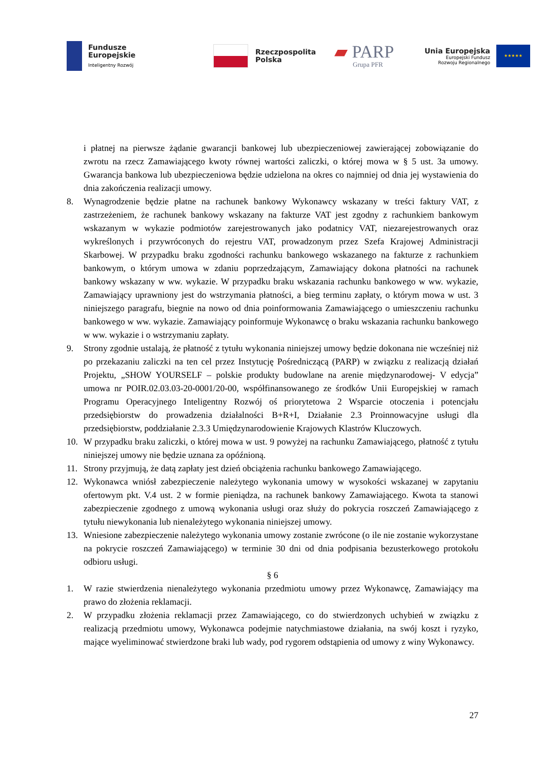Fundusze
Europejskie
Inteligentny Rozwój
Rzeczpospolita
Polska
▰ PARP
Grupa PFR
Unia Europejska
Europejski Fundusz
Rozwoju Regionalnego
★★★★★
i płatnej na pierwsze żądanie gwarancji bankowej lub ubezpieczeniowej zawierającej zobowiązanie do zwrotu na rzecz Zamawiającego kwoty równej wartości zaliczki, o której mowa w § 5 ust. 3a umowy. Gwarancja bankowa lub ubezpieczeniowa będzie udzielona na okres co najmniej od dnia jej wystawienia do dnia zakończenia realizacji umowy.
8. Wynagrodzenie będzie płatne na rachunek bankowy Wykonawcy wskazany w treści faktury VAT, z zastrzeżeniem, że rachunek bankowy wskazany na fakturze VAT jest zgodny z rachunkiem bankowym wskazanym w wykazie podmiotów zarejestrowanych jako podatnicy VAT, niezarejestrowanych oraz wykreślonych i przywróconych do rejestru VAT, prowadzonym przez Szefa Krajowej Administracji Skarbowej. W przypadku braku zgodności rachunku bankowego wskazanego na fakturze z rachunkiem bankowym, o którym umowa w zdaniu poprzedzającym, Zamawiający dokona płatności na rachunek bankowy wskazany w ww. wykazie. W przypadku braku wskazania rachunku bankowego w ww. wykazie, Zamawiający uprawniony jest do wstrzymania płatności, a bieg terminu zapłaty, o którym mowa w ust. 3 niniejszego paragrafu, biegnie na nowo od dnia poinformowania Zamawiającego o umieszczeniu rachunku bankowego w ww. wykazie. Zamawiający poinformuje Wykonawcę o braku wskazania rachunku bankowego w ww. wykazie i o wstrzymaniu zapłaty.
9. Strony zgodnie ustalają, że płatność z tytułu wykonania niniejszej umowy będzie dokonana nie wcześniej niż po przekazaniu zaliczki na ten cel przez Instytucję Pośredniczącą (PARP) w związku z realizacją działań Projektu, „SHOW YOURSELF – polskie produkty budowlane na arenie międzynarodowej- V edycja” umowa nr POIR.02.03.03-20-0001/20-00, współfinansowanego ze środków Unii Europejskiej w ramach Programu Operacyjnego Inteligentny Rozwój oś priorytetowa 2 Wsparcie otoczenia i potencjału przedsiębiorstw do prowadzenia działalności B+R+I, Działanie 2.3 Proinnowacyjne usługi dla przedsiębiorstw, poddziałanie 2.3.3 Umiędzynarodowienie Krajowych Klastrów Kluczowych.
10. W przypadku braku zaliczki, o której mowa w ust. 9 powyżej na rachunku Zamawiającego, płatność z tytułu niniejszej umowy nie będzie uznana za opóźnioną.
11. Strony przyjmują, że datą zapłaty jest dzień obciążenia rachunku bankowego Zamawiającego.
12. Wykonawca wniósł zabezpieczenie należytego wykonania umowy w wysokości wskazanej w zapytaniu ofertowym pkt. V.4 ust. 2 w formie pieniądza, na rachunek bankowy Zamawiającego. Kwota ta stanowi zabezpieczenie zgodnego z umową wykonania usługi oraz służy do pokrycia roszczeń Zamawiającego z tytułu niewykonania lub nienależytego wykonania niniejszej umowy.
13. Wniesione zabezpieczenie należytego wykonania umowy zostanie zwrócone (o ile nie zostanie wykorzystane na pokrycie roszczeń Zamawiającego) w terminie 30 dni od dnia podpisania bezusterkowego protokołu odbioru usługi.
§ 6
1. W razie stwierdzenia nienależytego wykonania przedmiotu umowy przez Wykonawcę, Zamawiający ma prawo do złożenia reklamacji.
2. W przypadku złożenia reklamacji przez Zamawiającego, co do stwierdzonych uchybień w związku z realizacją przedmiotu umowy, Wykonawca podejmie natychmiastowe działania, na swój koszt i ryzyko, mające wyeliminować stwierdzone braki lub wady, pod rygorem odstąpienia od umowy z winy Wykonawcy.
27